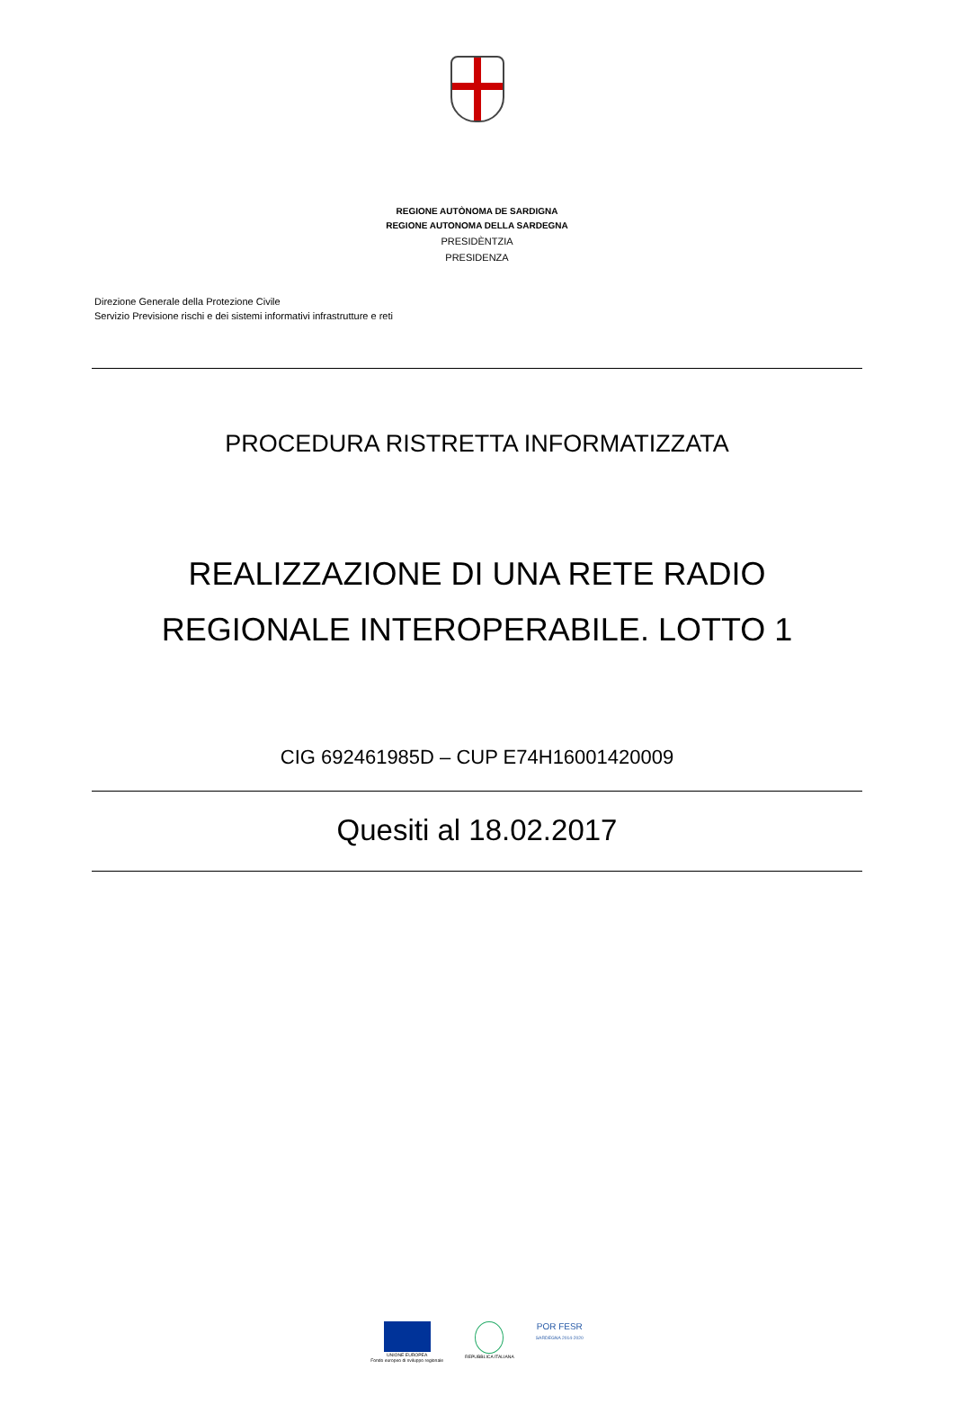REGIONE AUTÒNOMA DE SARDIGNA
REGIONE AUTONOMA DELLA SARDEGNA
PRESIDÈNTZIA
PRESIDENZA
Direzione Generale della Protezione Civile
Servizio Previsione rischi e dei sistemi informativi infrastrutture e reti
PROCEDURA RISTRETTA INFORMATIZZATA
REALIZZAZIONE DI UNA RETE RADIO
REGIONALE INTEROPERABILE. LOTTO 1
CIG 692461985D – CUP E74H16001420009
Quesiti al 18.02.2017
UNIONE EUROPEA
Fondo europeo di sviluppo regionale
REPUBBLICA ITALIANA
POR FESR
SARDEGNA 2014-2020